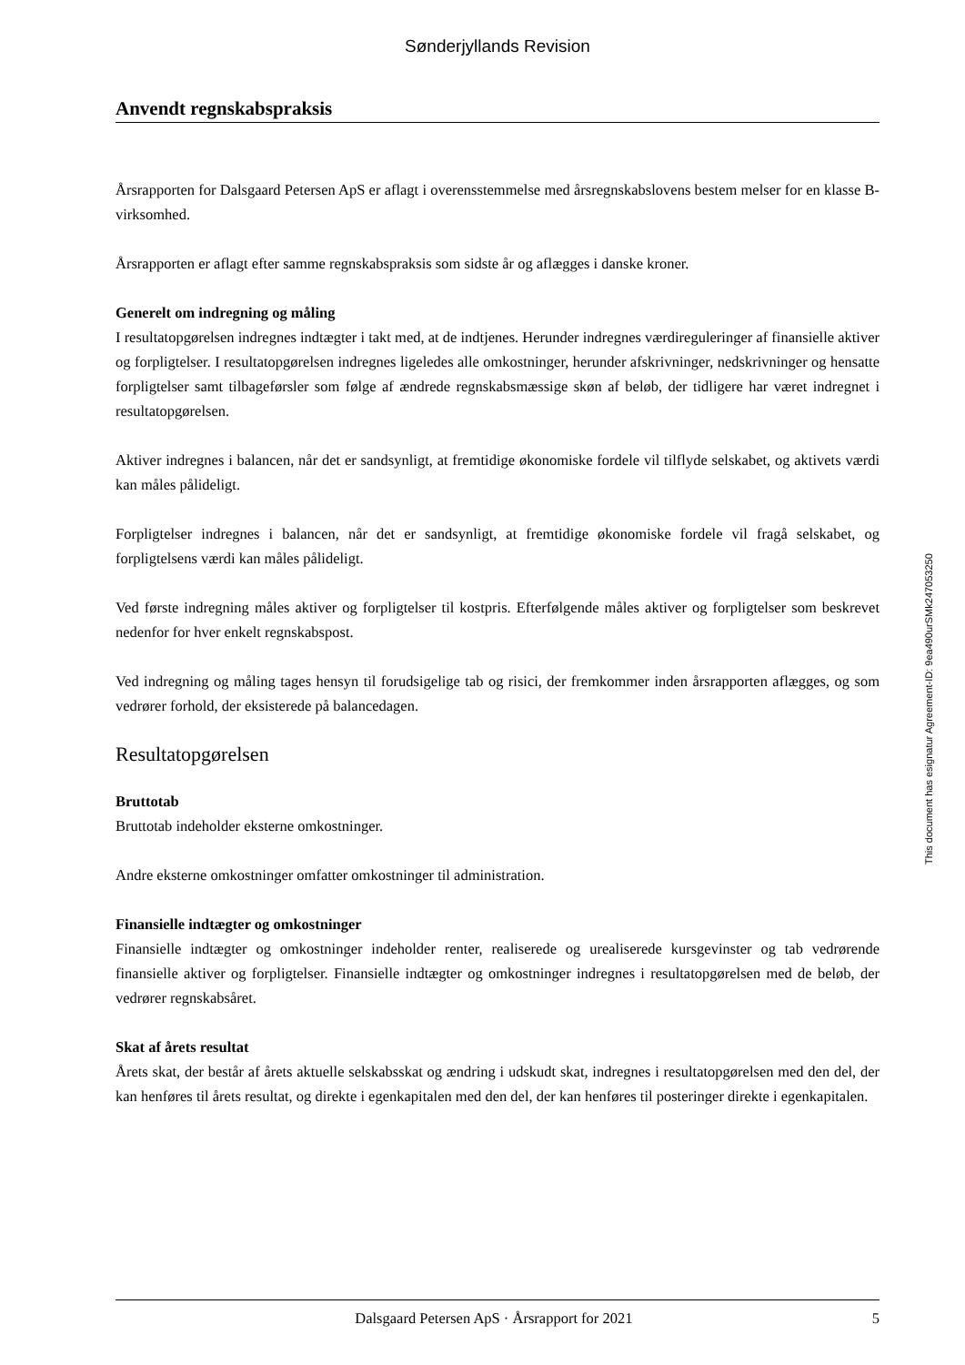Sønderjyllands Revision
Anvendt regnskabspraksis
Årsrapporten for Dalsgaard Petersen ApS er aflagt i overensstemmelse med årsregnskabslovens bestem melser for en klasse B-virksomhed.
Årsrapporten er aflagt efter samme regnskabspraksis som sidste år og aflægges i danske kroner.
Generelt om indregning og måling
I resultatopgørelsen indregnes indtægter i takt med, at de indtjenes. Herunder indregnes værdireguleringer af finansielle aktiver og forpligtelser. I resultatopgørelsen indregnes ligeledes alle omkostninger, herunder afskrivninger, nedskrivninger og hensatte forpligtelser samt tilbageførsler som følge af ændrede regnskabs­mæssige skøn af beløb, der tidligere har været indregnet i resultatopgørelsen.
Aktiver indregnes i balancen, når det er sandsynligt, at fremtidige økonomiske fordele vil tilflyde selskabet, og aktivets værdi kan måles pålideligt.
Forpligtelser indregnes i balancen, når det er sandsynligt, at fremtidige økonomiske fordele vil fragå sel­skabet, og forpligtelsens værdi kan måles pålideligt.
Ved første indregning måles aktiver og forpligtelser til kostpris. Efterfølgende måles aktiver og forpligtelser som beskrevet nedenfor for hver enkelt regnskabspost.
Ved indregning og måling tages hensyn til forudsigelige tab og risici, der fremkommer inden årsrapporten aflægges, og som vedrører forhold, der eksisterede på balancedagen.
Resultatopgørelsen
Bruttotab
Bruttotab indeholder eksterne omkostninger.
Andre eksterne omkostninger omfatter omkostninger til administration.
Finansielle indtægter og omkostninger
Finansielle indtægter og omkostninger indeholder renter, realiserede og urealiserede kursgevinster og tab vedrørende finansielle aktiver og forpligtelser. Finansielle indtægter og omkostninger indregnes i resultatopgørelsen med de beløb, der vedrører regnskabsåret.
Skat af årets resultat
Årets skat, der består af årets aktuelle selskabsskat og ændring i udskudt skat, indregnes i resultatopgørel­sen med den del, der kan henføres til årets resultat, og direkte i egenkapitalen med den del, der kan henføres til posteringer direkte i egenkapitalen.
This document has esignatur Agreement-ID: 9ea490urSMk247053250
Dalsgaard Petersen ApS · Årsrapport for 2021 5